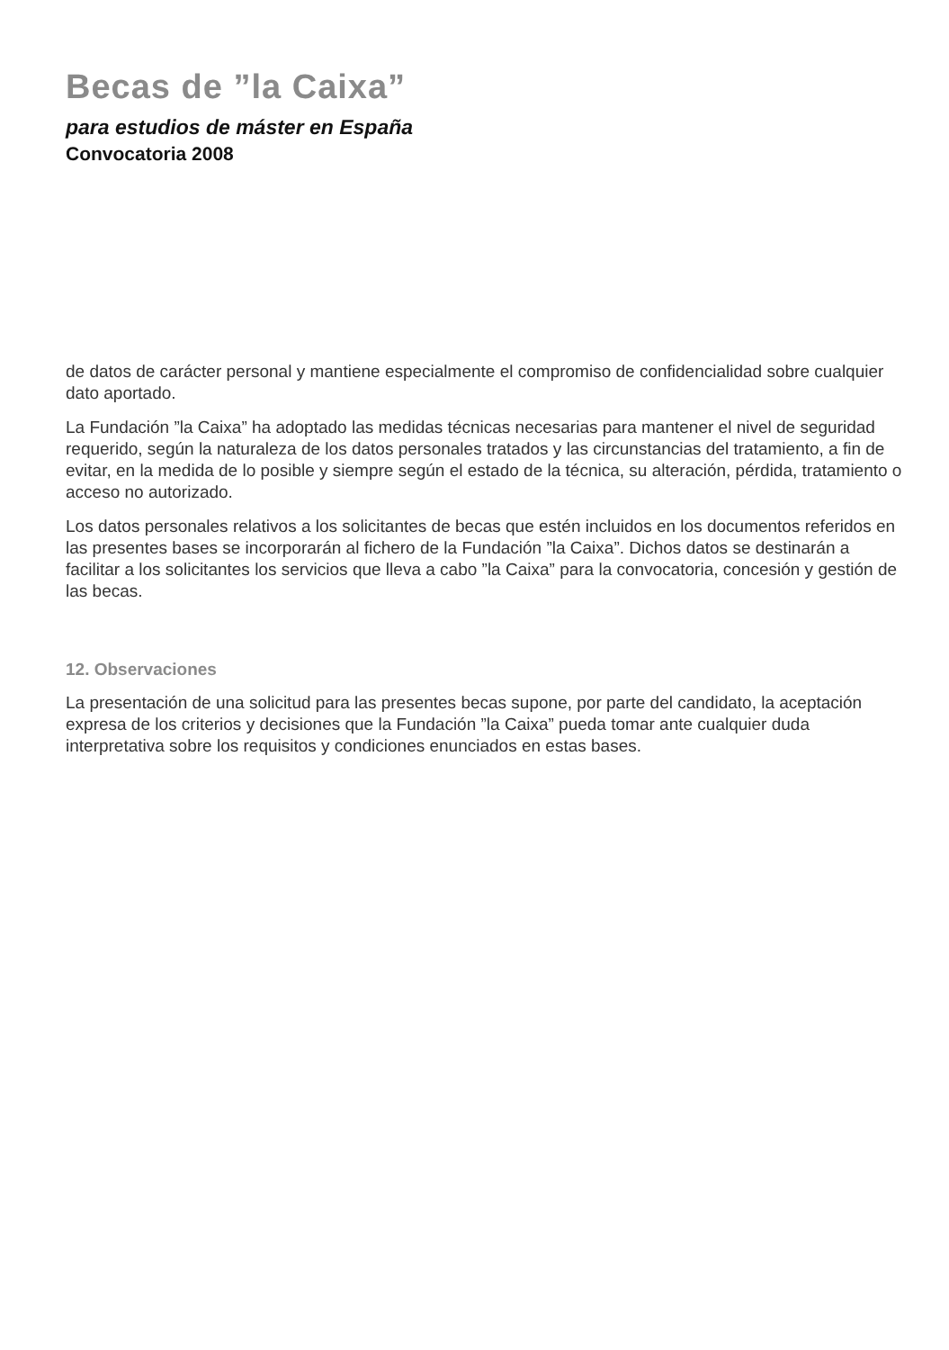Becas de ”la Caixa”
para estudios de máster en España
Convocatoria 2008
de datos de carácter personal y mantiene especialmente el compromiso de confidencialidad sobre cualquier dato aportado.
La Fundación ”la Caixa” ha adoptado las medidas técnicas necesarias para mantener el nivel de seguridad requerido, según la naturaleza de los datos personales tratados y las circunstancias del tratamiento, a fin de evitar, en la medida de lo posible y siempre según el estado de la técnica, su alteración, pérdida, tratamiento o acceso no autorizado.
Los datos personales relativos a los solicitantes de becas que estén incluidos en los documentos referidos en las presentes bases se incorporarán al fichero de la Fundación ”la Caixa”. Dichos datos se destinarán a facilitar a los solicitantes los servicios que lleva a cabo ”la Caixa” para la convocatoria, concesión y gestión de las becas.
12. Observaciones
La presentación de una solicitud para las presentes becas supone, por parte del candidato, la aceptación expresa de los criterios y decisiones que la Fundación ”la Caixa” pueda tomar ante cualquier duda interpretativa sobre los requisitos y condiciones enunciados en estas bases.